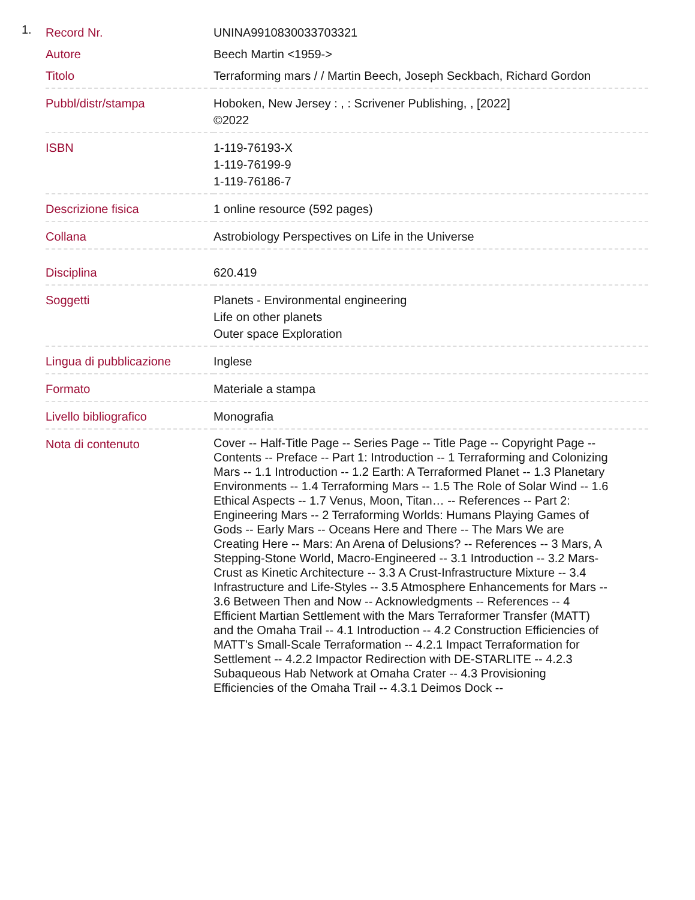1.
| Record Nr. | UNINA9910830033703321 |
| Autore | Beech Martin <1959-> |
| Titolo | Terraforming mars / / Martin Beech, Joseph Seckbach, Richard Gordon |
| Pubbl/distr/stampa | Hoboken, New Jersey : , : Scrivener Publishing, , [2022] ©2022 |
| ISBN | 1-119-76193-X 1-119-76199-9 1-119-76186-7 |
| Descrizione fisica | 1 online resource (592 pages) |
| Collana | Astrobiology Perspectives on Life in the Universe |
| Disciplina | 620.419 |
| Soggetti | Planets - Environmental engineering Life on other planets Outer space Exploration |
| Lingua di pubblicazione | Inglese |
| Formato | Materiale a stampa |
| Livello bibliografico | Monografia |
| Nota di contenuto | Cover -- Half-Title Page -- Series Page -- Title Page -- Copyright Page -- Contents -- Preface -- Part 1: Introduction -- 1 Terraforming and Colonizing Mars -- 1.1 Introduction -- 1.2 Earth: A Terraformed Planet -- 1.3 Planetary Environments -- 1.4 Terraforming Mars -- 1.5 The Role of Solar Wind -- 1.6 Ethical Aspects -- 1.7 Venus, Moon, Titan… -- References -- Part 2: Engineering Mars -- 2 Terraforming Worlds: Humans Playing Games of Gods -- Early Mars -- Oceans Here and There -- The Mars We are Creating Here -- Mars: An Arena of Delusions? -- References -- 3 Mars, A Stepping-Stone World, Macro-Engineered -- 3.1 Introduction -- 3.2 Mars-Crust as Kinetic Architecture -- 3.3 A Crust-Infrastructure Mixture -- 3.4 Infrastructure and Life-Styles -- 3.5 Atmosphere Enhancements for Mars -- 3.6 Between Then and Now -- Acknowledgments -- References -- 4 Efficient Martian Settlement with the Mars Terraformer Transfer (MATT) and the Omaha Trail -- 4.1 Introduction -- 4.2 Construction Efficiencies of MATT's Small-Scale Terraformation -- 4.2.1 Impact Terraformation for Settlement -- 4.2.2 Impactor Redirection with DE-STARLITE -- 4.2.3 Subaqueous Hab Network at Omaha Crater -- 4.3 Provisioning Efficiencies of the Omaha Trail -- 4.3.1 Deimos Dock -- |